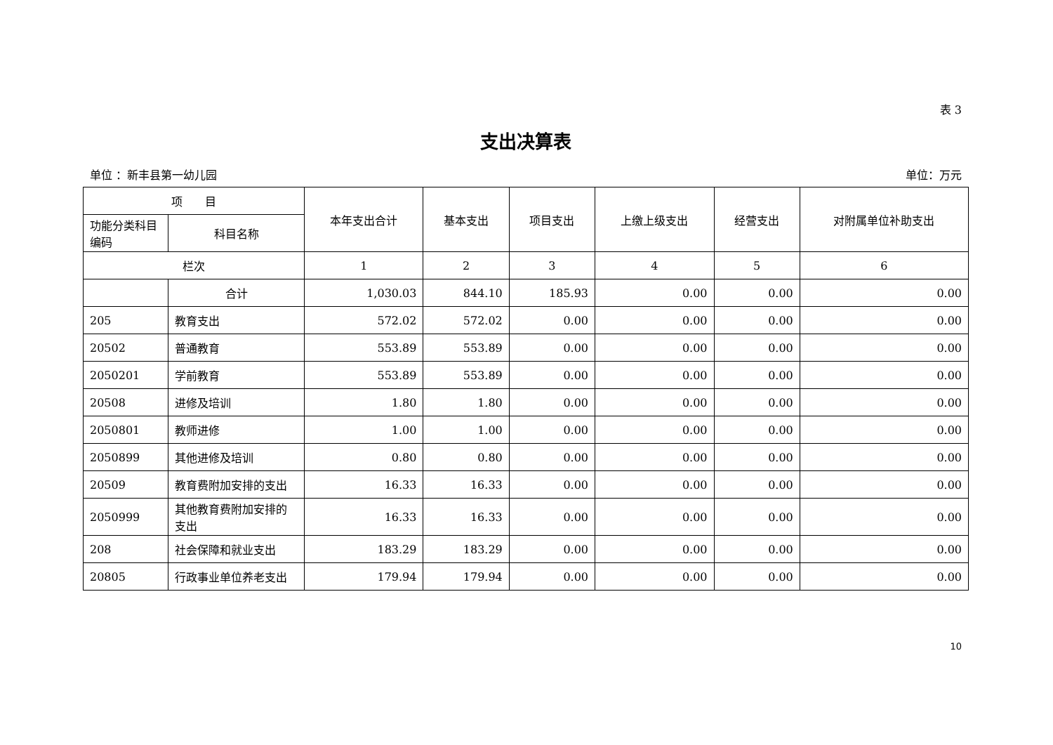表 3
支出决算表
单位 ：新丰县第一幼儿园 单位：万元
| 项 目 | | 本年支出合计 | 基本支出 | 项目支出 | 上缴上级支出 | 经营支出 | 对附属单位补助支出 |
| --- | --- | --- | --- | --- | --- | --- | --- |
| 功能分类科目编码 | 科目名称 | | | | | | |
| 栏次 | | 1 | 2 | 3 | 4 | 5 | 6 |
| | 合计 | 1,030.03 | 844.10 | 185.93 | 0.00 | 0.00 | 0.00 |
| 205 | 教育支出 | 572.02 | 572.02 | 0.00 | 0.00 | 0.00 | 0.00 |
| 20502 | 普通教育 | 553.89 | 553.89 | 0.00 | 0.00 | 0.00 | 0.00 |
| 2050201 | 学前教育 | 553.89 | 553.89 | 0.00 | 0.00 | 0.00 | 0.00 |
| 20508 | 进修及培训 | 1.80 | 1.80 | 0.00 | 0.00 | 0.00 | 0.00 |
| 2050801 | 教师进修 | 1.00 | 1.00 | 0.00 | 0.00 | 0.00 | 0.00 |
| 2050899 | 其他进修及培训 | 0.80 | 0.80 | 0.00 | 0.00 | 0.00 | 0.00 |
| 20509 | 教育费附加安排的支出 | 16.33 | 16.33 | 0.00 | 0.00 | 0.00 | 0.00 |
| 2050999 | 其他教育费附加安排的支出 | 16.33 | 16.33 | 0.00 | 0.00 | 0.00 | 0.00 |
| 208 | 社会保障和就业支出 | 183.29 | 183.29 | 0.00 | 0.00 | 0.00 | 0.00 |
| 20805 | 行政事业单位养老支出 | 179.94 | 179.94 | 0.00 | 0.00 | 0.00 | 0.00 |
10